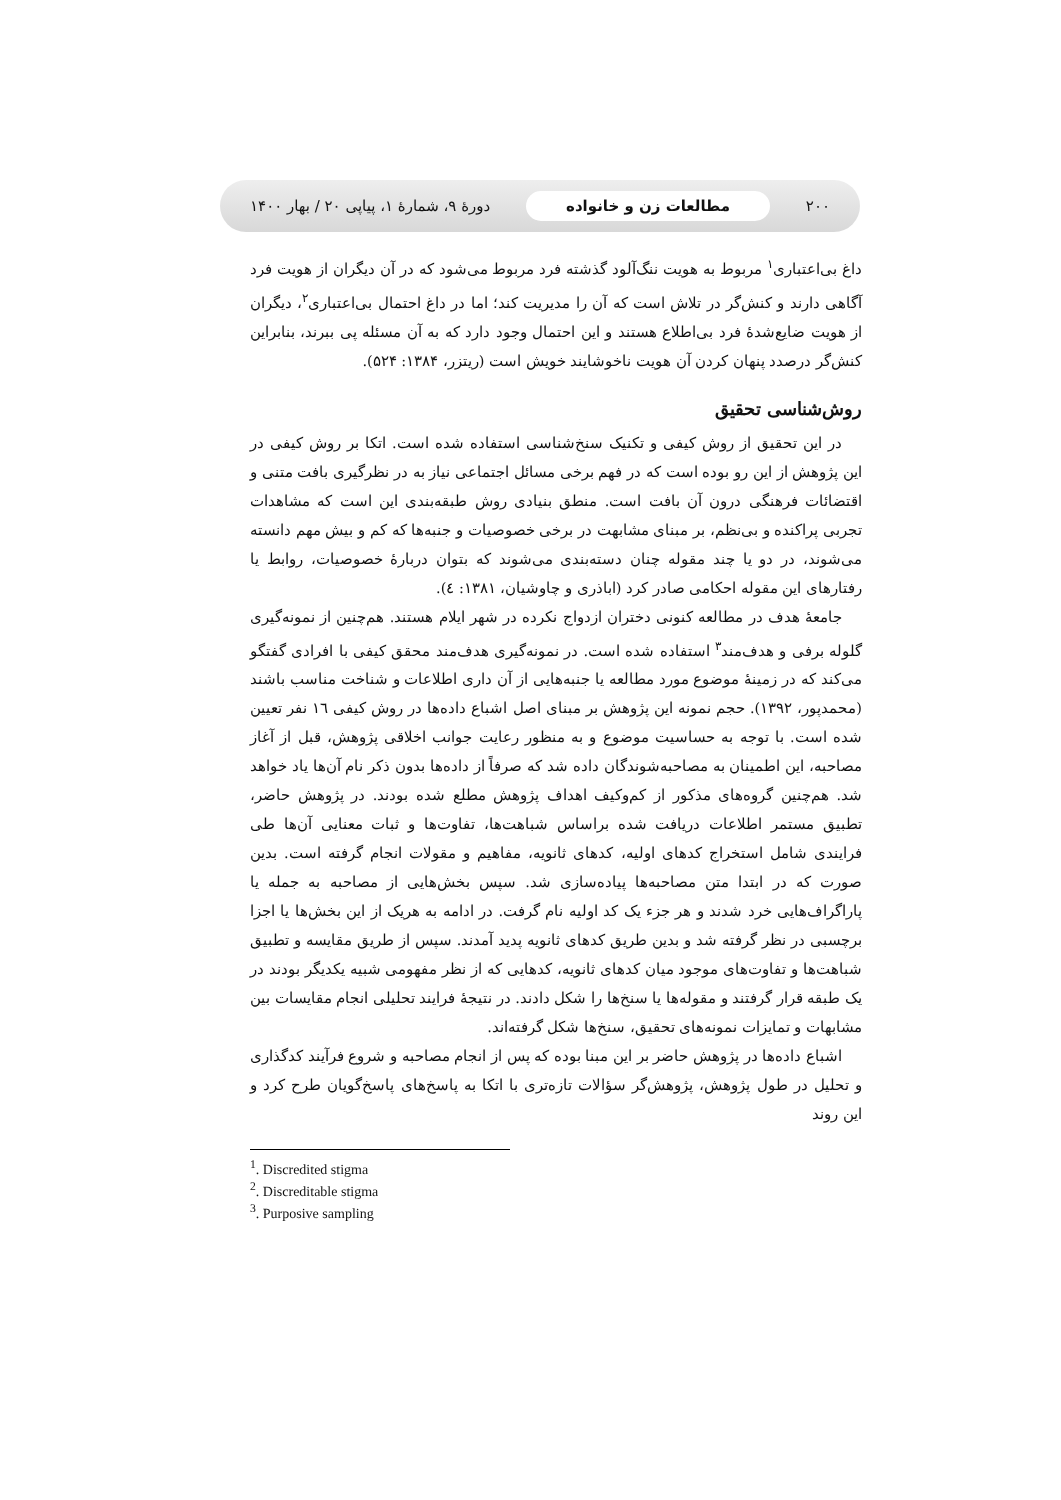۲۰۰ مطالعات زن و خانواده دورهٔ ۹، شمارهٔ ۱، پیاپی ۲۰ / بهار ۱۴۰۰
داغ بی‌اعتباری<sup>۱</sup> مربوط به هویت ننگ‌آلود گذشته فرد مربوط می‌شود که در آن دیگران از هویت فرد آگاهی دارند و کنش‌گر در تلاش است که آن را مدیریت کند؛ اما در داغ احتمال بی‌اعتباری<sup>۲</sup>، دیگران از هویت ضایع‌شدهٔ فرد بی‌اطلاع هستند و این احتمال وجود دارد که به آن مسئله پی ببرند، بنابراین کنش‌گر درصدد پنهان کردن آن هویت ناخوشایند خویش است (ریتزر، ۱۳۸۴: ۵۲۴).
روش‌شناسی تحقیق
در این تحقیق از روش کیفی و تکنیک سنخ‌شناسی استفاده شده است. اتکا بر روش کیفی در این پژوهش از این رو بوده است که در فهم برخی مسائل اجتماعی نیاز به در نظرگیری بافت متنی و اقتضائات فرهنگی درون آن بافت است. منطق بنیادی روش طبقه‌بندی این است که مشاهدات تجربی پراکنده و بی‌نظم، بر مبنای مشابهت در برخی خصوصیات و جنبه‌ها که کم و بیش مهم دانسته می‌شوند، در دو یا چند مقوله چنان دسته‌بندی می‌شوند که بتوان دربارهٔ خصوصیات، روابط یا رفتارهای این مقوله احکامی صادر کرد (اباذری و چاوشیان، ۱۳۸۱: ٤).
جامعهٔ هدف در مطالعه کنونی دختران ازدواج نکرده در شهر ایلام هستند. هم‌چنین از نمونه‌گیری گلوله برفی و هدف‌مند<sup>۳</sup> استفاده شده است. در نمونه‌گیری هدف‌مند محقق کیفی با افرادی گفتگو می‌کند که در زمینهٔ موضوع مورد مطالعه یا جنبه‌هایی از آن داری اطلاعات و شناخت مناسب باشند (محمدپور، ۱۳۹۲). حجم نمونه این پژوهش بر مبنای اصل اشباع داده‌ها در روش کیفی ١٦ نفر تعیین شده است. با توجه به حساسیت موضوع و به منظور رعایت جوانب اخلاقی پژوهش، قبل از آغاز مصاحبه، این اطمینان به مصاحبه‌شوندگان داده شد که صرفاً از داده‌ها بدون ذکر نام آن‌ها یاد خواهد شد. هم‌چنین گروه‌های مذکور از کم‌وکیف اهداف پژوهش مطلع شده بودند. در پژوهش حاضر، تطبیق مستمر اطلاعات دریافت شده براساس شباهت‌ها، تفاوت‌ها و ثبات معنایی آن‌ها طی فرایندی شامل استخراج کدهای اولیه، کدهای ثانویه، مفاهیم و مقولات انجام گرفته است. بدین صورت که در ابتدا متن مصاحبه‌ها پیاده‌سازی شد. سپس بخش‌هایی از مصاحبه به جمله یا پاراگراف‌هایی خرد شدند و هر جزء یک کد اولیه نام گرفت. در ادامه به هریک از این بخش‌ها یا اجزا برچسبی در نظر گرفته شد و بدین طریق کدهای ثانویه پدید آمدند. سپس از طریق مقایسه و تطبیق شباهت‌ها و تفاوت‌های موجود میان کدهای ثانویه، کدهایی که از نظر مفهومی شبیه یکدیگر بودند در یک طبقه قرار گرفتند و مقوله‌ها یا سنخ‌ها را شکل دادند. در نتیجهٔ فرایند تحلیلی انجام مقایسات بین مشابهات و تمایزات نمونه‌های تحقیق، سنخ‌ها شکل گرفته‌اند.
اشباع داده‌ها در پژوهش حاضر بر این مبنا بوده که پس از انجام مصاحبه و شروع فرآیند کدگذاری و تحلیل در طول پژوهش، پژوهش‌گر سؤالات تازه‌تری با اتکا به پاسخ‌های پاسخ‌گویان طرح کرد و این روند
<sup>1</sup>. Discredited stigma
<sup>2</sup>. Discreditable stigma
<sup>3</sup>. Purposive sampling